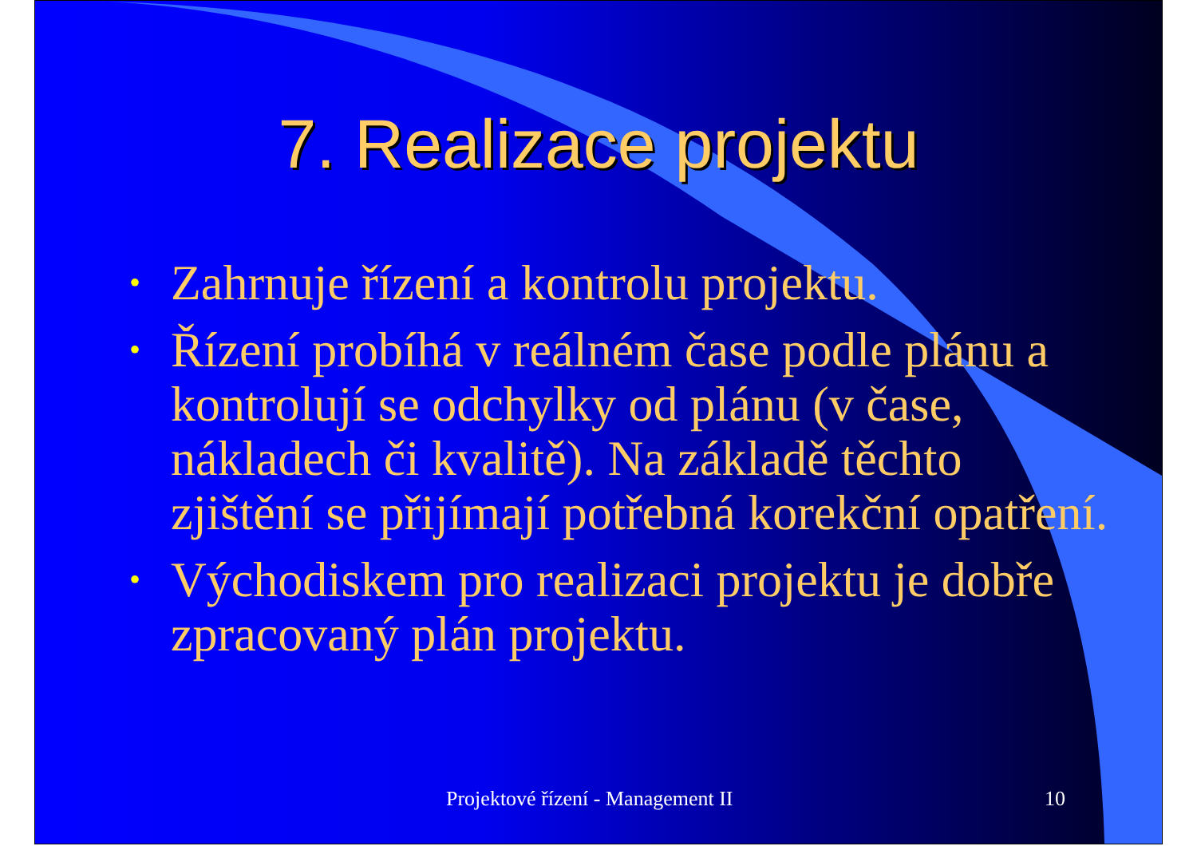7. Realizace projektu
• Zahrnuje řízení a kontrolu projektu.
• Řízení probíhá v reálném čase podle plánu a kontrolují se odchylky od plánu (v čase, nákladech či kvalitě). Na základě těchto zjištění se přijímají potřebná korekční opatření.
• Východiskem pro realizaci projektu je dobře zpracovaný plán projektu.
Projektové řízení - Management II 10